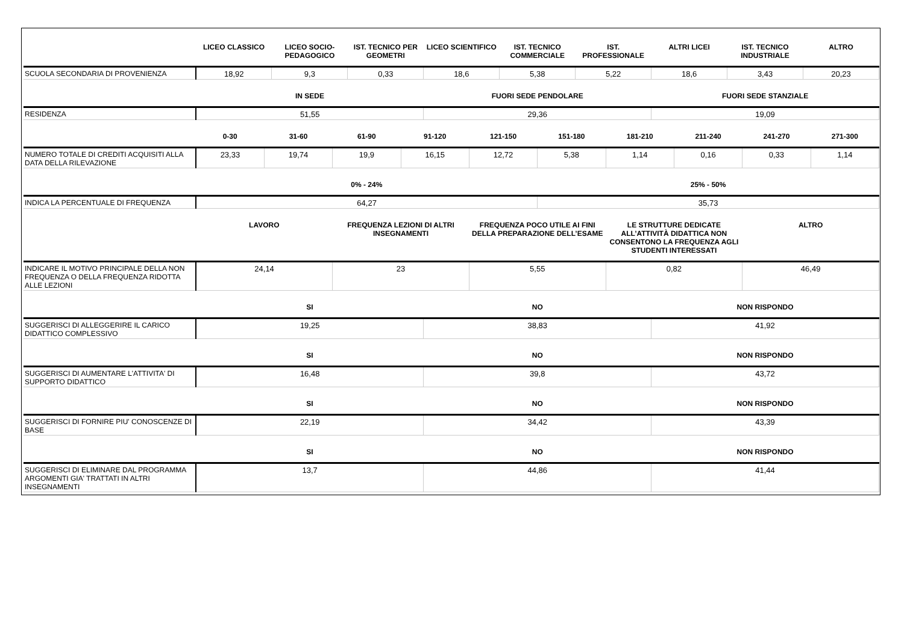| | LICEO CLASSICO | LICEO SOCIO-PEDAGOGICO | IST. TECNICO PER GEOMETRI | LICEO SCIENTIFICO | IST. TECNICO COMMERCIALE | IST. PROFESSIONALE | ALTRI LICEI | IST. TECNICO INDUSTRIALE | ALTRO |
| --- | --- | --- | --- | --- | --- | --- | --- | --- | --- |
| SCUOLA SECONDARIA DI PROVENIENZA | 18,92 | 9,3 | 0,33 | 18,6 | 5,38 | 5,22 | 18,6 | 3,43 | 20,23 |
| | IN SEDE | FUORI SEDE PENDOLARE | FUORI SEDE STANZIALE |
| --- | --- | --- | --- |
| RESIDENZA | 51,55 | 29,36 | 19,09 |
| | 0-30 | 31-60 | 61-90 | 91-120 | 121-150 | 151-180 | 181-210 | 211-240 | 241-270 | 271-300 |
| --- | --- | --- | --- | --- | --- | --- | --- | --- | --- | --- |
| NUMERO TOTALE DI CREDITI ACQUISITI ALLA DATA DELLA RILEVAZIONE | 23,33 | 19,74 | 19,9 | 16,15 | 12,72 | 5,38 | 1,14 | 0,16 | 0,33 | 1,14 |
| | 0% - 24% | 25% - 50% |
| --- | --- | --- |
| INDICA LA PERCENTUALE DI FREQUENZA | 64,27 | 35,73 |
| | LAVORO | FREQUENZA LEZIONI DI ALTRI INSEGNAMENTI | FREQUENZA POCO UTILE AI FINI DELLA PREPARAZIONE DELL’ESAME | LE STRUTTURE DEDICATE ALL’ATTIVITÀ DIDATTICA NON CONSENTONO LA FREQUENZA AGLI STUDENTI INTERESSATI | ALTRO |
| --- | --- | --- | --- | --- | --- |
| INDICARE IL MOTIVO PRINCIPALE DELLA NON FREQUENZA O DELLA FREQUENZA RIDOTTA ALLE LEZIONI | 24,14 | 23 | 5,55 | 0,82 | 46,49 |
| | SI | NO | NON RISPONDO |
| --- | --- | --- | --- |
| SUGGERISCI DI ALLEGGERIRE IL CARICO DIDATTICO COMPLESSIVO | 19,25 | 38,83 | 41,92 |
| | SI | NO | NON RISPONDO |
| SUGGERISCI DI AUMENTARE L'ATTIVITA' DI SUPPORTO DIDATTICO | 16,48 | 39,8 | 43,72 |
| | SI | NO | NON RISPONDO |
| SUGGERISCI DI FORNIRE PIU' CONOSCENZE DI BASE | 22,19 | 34,42 | 43,39 |
| | SI | NO | NON RISPONDO |
| SUGGERISCI DI ELIMINARE DAL PROGRAMMA ARGOMENTI GIA' TRATTATI IN ALTRI INSEGNAMENTI | 13,7 | 44,86 | 41,44 |